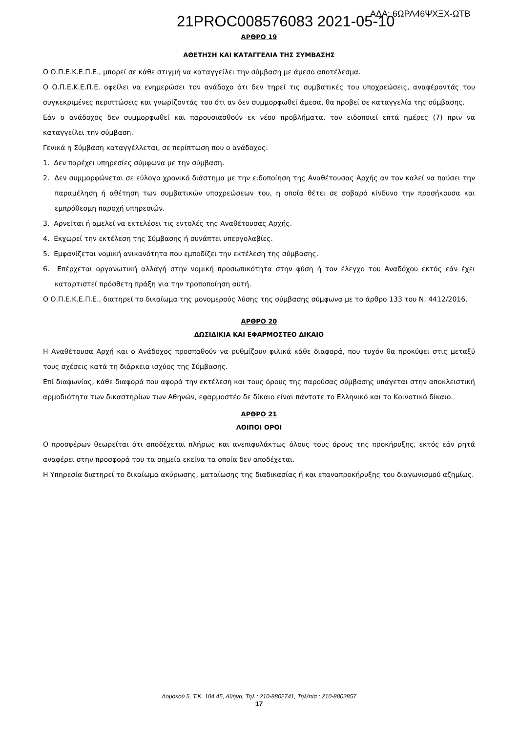21PROC008576083 2021-05-10 ΑΔΑ: 6ΩΡΛ46ΨΧΞΧ-ΩΤΒ
ΑΡΘΡΟ 19
ΑΘΕΤΗΣΗ ΚΑΙ ΚΑΤΑΓΓΕΛΙΑ ΤΗΣ ΣΥΜΒΑΣΗΣ
Ο Ο.Π.Ε.Κ.Ε.Π.Ε., μπορεί σε κάθε στιγμή να καταγγείλει την σύμβαση με άμεσο αποτέλεσμα.
Ο Ο.Π.Ε.Κ.Ε.Π.Ε. οφείλει να ενημερώσει τον ανάδοχο ότι δεν τηρεί τις συμβατικές του υποχρεώσεις, αναφέροντάς του συγκεκριμένες περιπτώσεις και γνωρίζοντάς του ότι αν δεν συμμορφωθεί άμεσα, θα προβεί σε καταγγελία της σύμβασης.
Εάν ο ανάδοχος δεν συμμορφωθεί και παρουσιασθούν εκ νέου προβλήματα, τον ειδοποιεί επτά ημέρες (7) πριν να καταγγείλει την σύμβαση.
Γενικά η Σύμβαση καταγγέλλεται, σε περίπτωση που ο ανάδοχος:
1. Δεν παρέχει υπηρεσίες σύμφωνα με την σύμβαση.
2. Δεν συμμορφώνεται σε εύλογο χρονικό διάστημα με την ειδοποίηση της Αναθέτουσας Αρχής αν τον καλεί να παύσει την παραμέληση ή αθέτηση των συμβατικών υποχρεώσεων του, η οποία θέτει σε σοβαρό κίνδυνο την προσήκουσα και εμπρόθεσμη παροχή υπηρεσιών.
3. Αρνείται ή αμελεί να εκτελέσει τις εντολές της Αναθέτουσας Αρχής.
4. Εκχωρεί την εκτέλεση της Σύμβασης ή συνάπτει υπεργολαβίες.
5. Εμφανίζεται νομική ανικανότητα που εμποδίζει την εκτέλεση της σύμβασης.
6. Επέρχεται οργανωτική αλλαγή στην νομική προσωπικότητα στην φύση ή τον έλεγχο του Αναδόχου εκτός εάν έχει καταρτιστεί πρόσθετη πράξη για την τροποποίηση αυτή.
Ο Ο.Π.Ε.Κ.Ε.Π.Ε., διατηρεί το δικαίωμα της μονομερούς λύσης της σύμβασης σύμφωνα με το άρθρο 133 του Ν. 4412/2016.
ΑΡΘΡΟ 20
ΔΩΣΙΔΙΚΙΑ ΚΑΙ ΕΦΑΡΜΟΣΤΕΟ ΔΙΚΑΙΟ
Η Αναθέτουσα Αρχή και ο Ανάδοχος προσπαθούν να ρυθμίζουν φιλικά κάθε διαφορά, που τυχόν θα προκύψει στις μεταξύ τους σχέσεις κατά τη διάρκεια ισχύος της Σύμβασης.
Επί διαφωνίας, κάθε διαφορά που αφορά την εκτέλεση και τους όρους της παρούσας σύμβασης υπάγεται στην αποκλειστική αρμοδιότητα των δικαστηρίων των Αθηνών, εφαρμοστέο δε δίκαιο είναι πάντοτε το Ελληνικό και το Κοινοτικό δίκαιο.
ΑΡΘΡΟ 21
ΛΟΙΠΟΙ ΟΡΟΙ
Ο προσφέρων θεωρείται ότι αποδέχεται πλήρως και ανεπιφυλάκτως όλους τους όρους της προκήρυξης, εκτός εάν ρητά αναφέρει στην προσφορά του τα σημεία εκείνα τα οποία δεν αποδέχεται.
Η Υπηρεσία διατηρεί το δικαίωμα ακύρωσης, ματαίωσης της διαδικασίας ή και επαναπροκήρυξης του διαγωνισμού αζημίως.
Δομοκού 5, Τ.Κ. 104 45, Αθήνα, Τηλ : 210-8802741, Τηλ/πία : 210-8802857
17